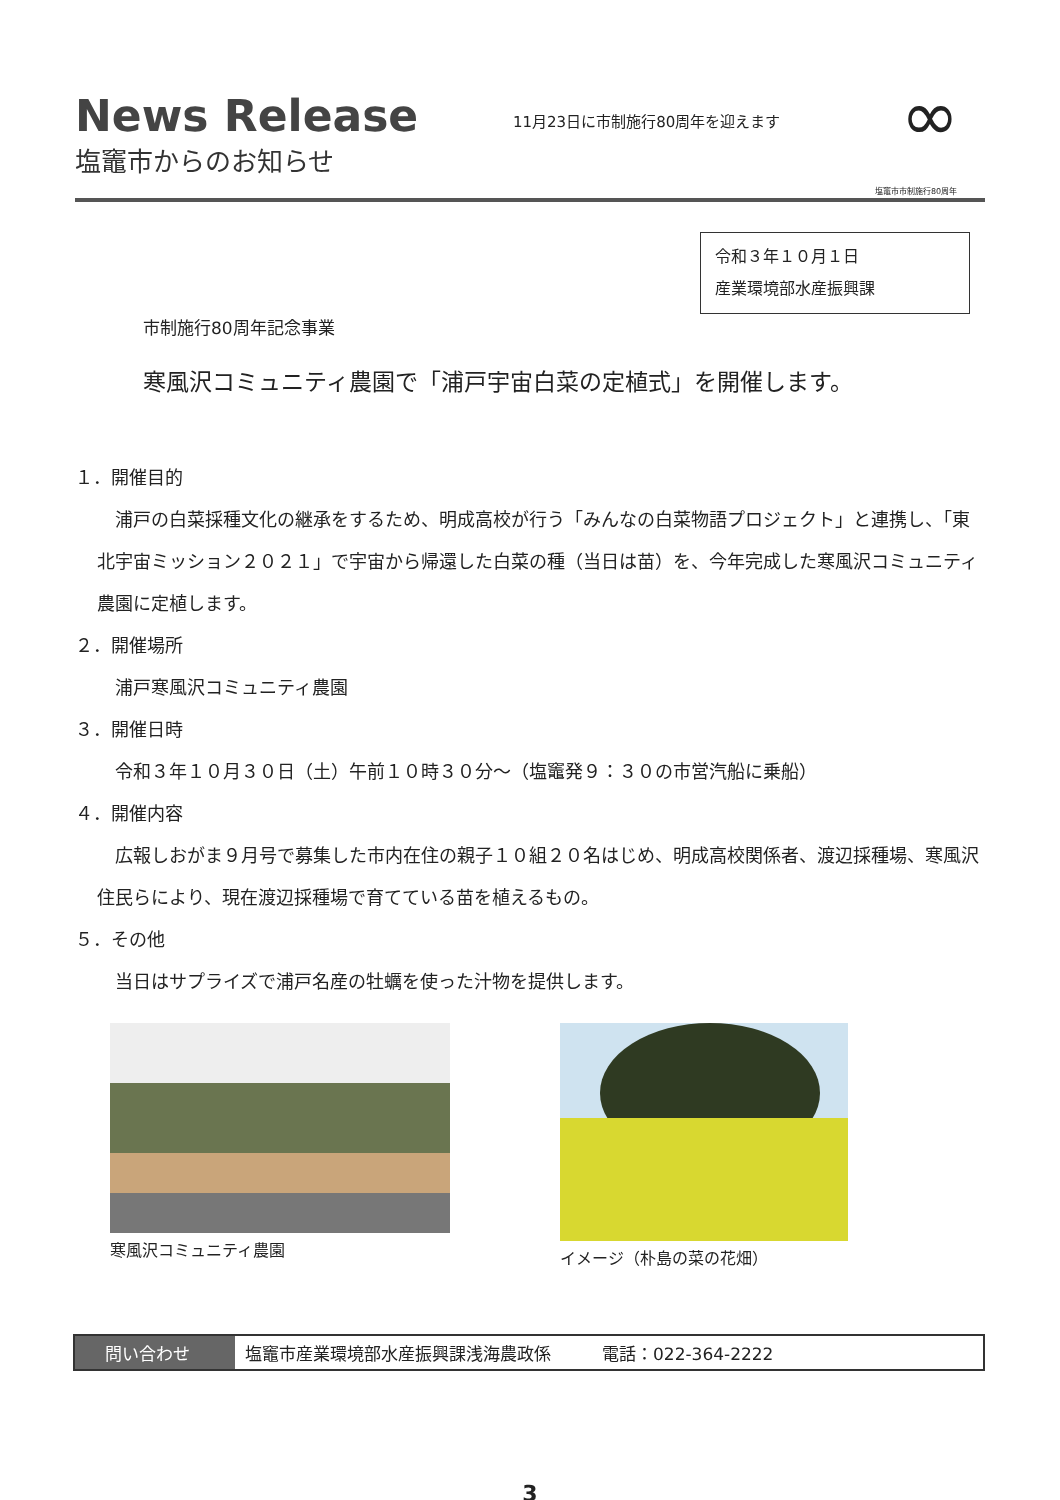News Release
塩竈市からのお知らせ
11月23日に市制施行80周年を迎えます
∞
塩竈市市制施行80周年
令和３年１０月１日
産業環境部水産振興課
市制施行80周年記念事業
寒風沢コミュニティ農園で「浦戸宇宙白菜の定植式」を開催します。
１．開催目的
浦戸の白菜採種文化の継承をするため、明成高校が行う「みんなの白菜物語プロジェクト」と連携し、「東北宇宙ミッション２０２１」で宇宙から帰還した白菜の種（当日は苗）を、今年完成した寒風沢コミュニティ農園に定植します。
２．開催場所
浦戸寒風沢コミュニティ農園
３．開催日時
令和３年１０月３０日（土）午前１０時３０分～（塩竈発９：３０の市営汽船に乗船）
４．開催内容
広報しおがま９月号で募集した市内在住の親子１０組２０名はじめ、明成高校関係者、渡辺採種場、寒風沢住民らにより、現在渡辺採種場で育てている苗を植えるもの。
５．その他
当日はサプライズで浦戸名産の牡蠣を使った汁物を提供します。
寒風沢コミュニティ農園 イメージ（朴島の菜の花畑）
問い合わせ 塩竈市産業環境部水産振興課浅海農政係　　　電話：022-364-2222
3